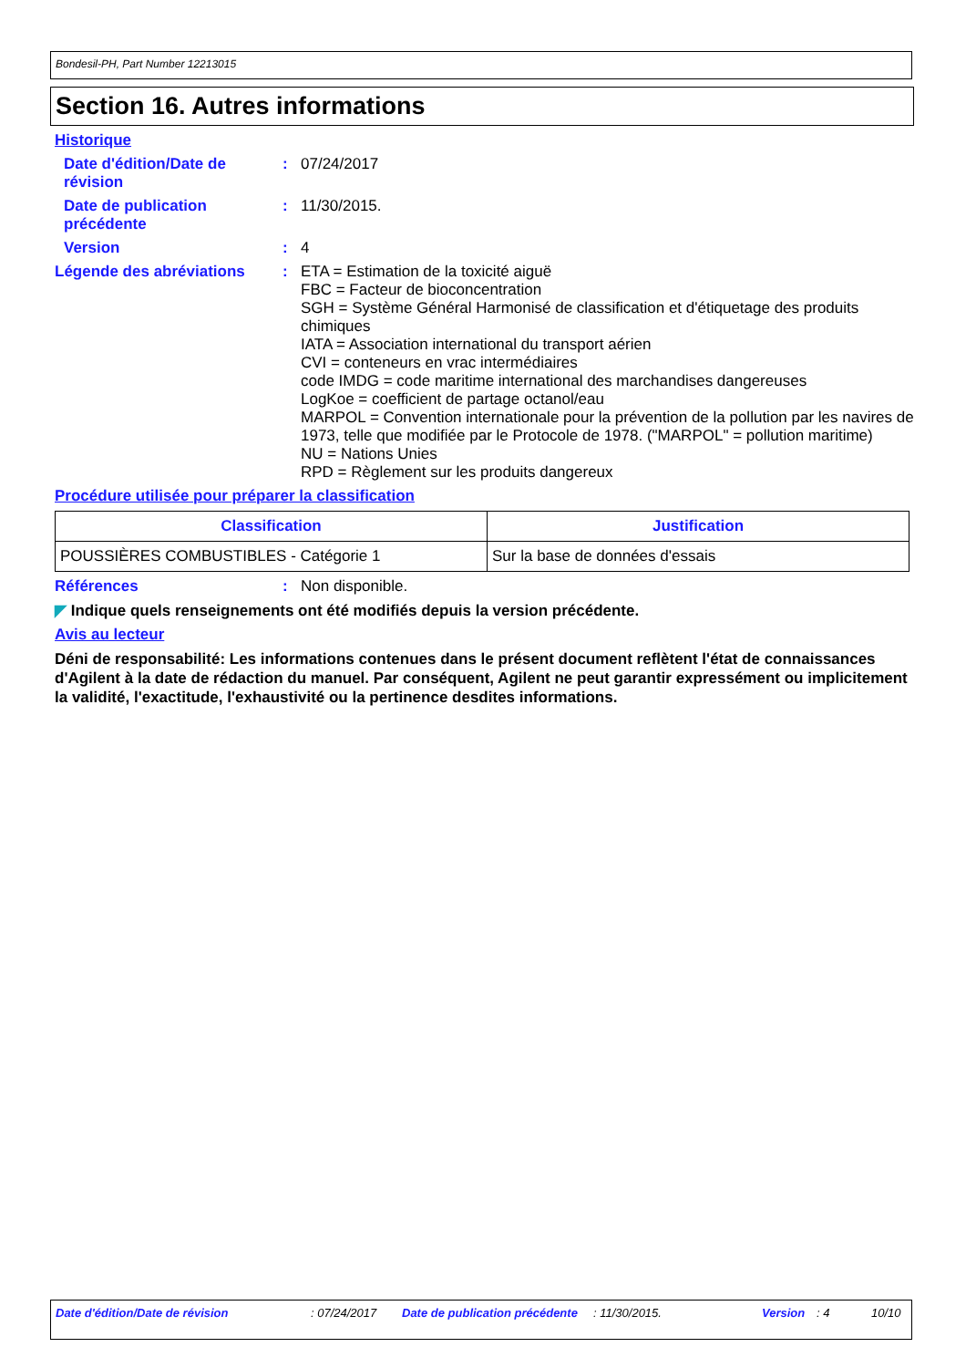Bondesil-PH, Part Number 12213015
Section 16. Autres informations
Historique
Date d'édition/Date de révision
: 07/24/2017
Date de publication précédente
: 11/30/2015.
Version : 4
Légende des abréviations : ETA = Estimation de la toxicité aiguë
FBC = Facteur de bioconcentration
SGH = Système Général Harmonisé de classification et d'étiquetage des produits chimiques
IATA = Association international du transport aérien
CVI = conteneurs en vrac intermédiaires
code IMDG = code maritime international des marchandises dangereuses
LogKoe = coefficient de partage octanol/eau
MARPOL = Convention internationale pour la prévention de la pollution par les navires de 1973, telle que modifiée par le Protocole de 1978. ("MARPOL" = pollution maritime)
NU = Nations Unies
RPD = Règlement sur les produits dangereux
Procédure utilisée pour préparer la classification
| Classification | Justification |
| --- | --- |
| POUSSIÈRES COMBUSTIBLES - Catégorie 1 | Sur la base de données d'essais |
Références : Non disponible.
◤ Indique quels renseignements ont été modifiés depuis la version précédente.
Avis au lecteur
Déni de responsabilité: Les informations contenues dans le présent document reflètent l'état de connaissances d'Agilent à la date de rédaction du manuel. Par conséquent, Agilent ne peut garantir expressément ou implicitement la validité, l'exactitude, l'exhaustivité ou la pertinence desdites informations.
Date d'édition/Date de révision : 07/24/2017 Date de publication précédente
: 11/30/2015. Version : 4 10/10